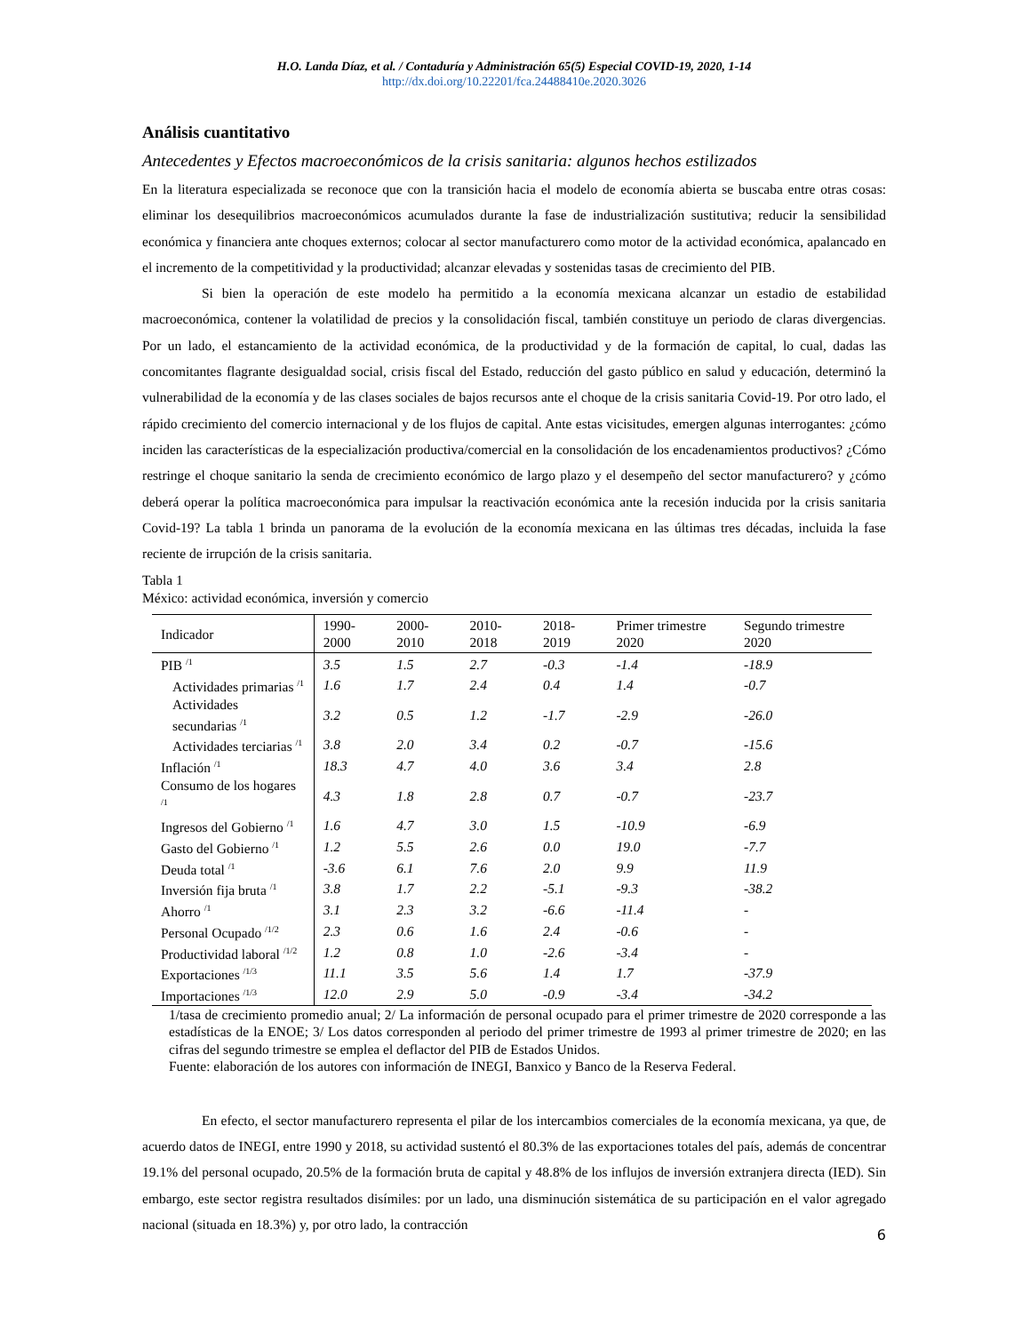H.O. Landa Díaz, et al. / Contaduría y Administración 65(5) Especial COVID-19, 2020, 1-14
http://dx.doi.org/10.22201/fca.24488410e.2020.3026
Análisis cuantitativo
Antecedentes y Efectos macroeconómicos de la crisis sanitaria: algunos hechos estilizados
En la literatura especializada se reconoce que con la transición hacia el modelo de economía abierta se buscaba entre otras cosas: eliminar los desequilibrios macroeconómicos acumulados durante la fase de industrialización sustitutiva; reducir la sensibilidad económica y financiera ante choques externos; colocar al sector manufacturero como motor de la actividad económica, apalancado en el incremento de la competitividad y la productividad; alcanzar elevadas y sostenidas tasas de crecimiento del PIB.
Si bien la operación de este modelo ha permitido a la economía mexicana alcanzar un estadio de estabilidad macroeconómica, contener la volatilidad de precios y la consolidación fiscal, también constituye un periodo de claras divergencias. Por un lado, el estancamiento de la actividad económica, de la productividad y de la formación de capital, lo cual, dadas las concomitantes flagrante desigualdad social, crisis fiscal del Estado, reducción del gasto público en salud y educación, determinó la vulnerabilidad de la economía y de las clases sociales de bajos recursos ante el choque de la crisis sanitaria Covid-19. Por otro lado, el rápido crecimiento del comercio internacional y de los flujos de capital. Ante estas vicisitudes, emergen algunas interrogantes: ¿cómo inciden las características de la especialización productiva/comercial en la consolidación de los encadenamientos productivos? ¿Cómo restringe el choque sanitario la senda de crecimiento económico de largo plazo y el desempeño del sector manufacturero? y ¿cómo deberá operar la política macroeconómica para impulsar la reactivación económica ante la recesión inducida por la crisis sanitaria Covid-19? La tabla 1 brinda un panorama de la evolución de la economía mexicana en las últimas tres décadas, incluida la fase reciente de irrupción de la crisis sanitaria.
Tabla 1
México: actividad económica, inversión y comercio
| Indicador | 1990-2000 | 2000-2010 | 2010-2018 | 2018-2019 | Primer trimestre 2020 | Segundo trimestre 2020 |
| --- | --- | --- | --- | --- | --- | --- |
| PIB <sup>/1</sup> | 3.5 | 1.5 | 2.7 | -0.3 | -1.4 | -18.9 |
| Actividades primarias <sup>/1</sup> | 1.6 | 1.7 | 2.4 | 0.4 | 1.4 | -0.7 |
| Actividades secundarias <sup>/1</sup> | 3.2 | 0.5 | 1.2 | -1.7 | -2.9 | -26.0 |
| Actividades terciarias <sup>/1</sup> | 3.8 | 2.0 | 3.4 | 0.2 | -0.7 | -15.6 |
| Inflación <sup>/1</sup> | 18.3 | 4.7 | 4.0 | 3.6 | 3.4 | 2.8 |
| Consumo de los hogares <sup>/1</sup> | 4.3 | 1.8 | 2.8 | 0.7 | -0.7 | -23.7 |
| Ingresos del Gobierno <sup>/1</sup> | 1.6 | 4.7 | 3.0 | 1.5 | -10.9 | -6.9 |
| Gasto del Gobierno <sup>/1</sup> | 1.2 | 5.5 | 2.6 | 0.0 | 19.0 | -7.7 |
| Deuda total <sup>/1</sup> | -3.6 | 6.1 | 7.6 | 2.0 | 9.9 | 11.9 |
| Inversión fija bruta <sup>/1</sup> | 3.8 | 1.7 | 2.2 | -5.1 | -9.3 | -38.2 |
| Ahorro <sup>/1</sup> | 3.1 | 2.3 | 3.2 | -6.6 | -11.4 | - |
| Personal Ocupado <sup>/1/2</sup> | 2.3 | 0.6 | 1.6 | 2.4 | -0.6 | - |
| Productividad laboral <sup>/1/2</sup> | 1.2 | 0.8 | 1.0 | -2.6 | -3.4 | - |
| Exportaciones <sup>/1/3</sup> | 11.1 | 3.5 | 5.6 | 1.4 | 1.7 | -37.9 |
| Importaciones <sup>/1/3</sup> | 12.0 | 2.9 | 5.0 | -0.9 | -3.4 | -34.2 |
1/tasa de crecimiento promedio anual; 2/ La información de personal ocupado para el primer trimestre de 2020 corresponde a las estadísticas de la ENOE; 3/ Los datos corresponden al periodo del primer trimestre de 1993 al primer trimestre de 2020; en las cifras del segundo trimestre se emplea el deflactor del PIB de Estados Unidos.
Fuente: elaboración de los autores con información de INEGI, Banxico y Banco de la Reserva Federal.
En efecto, el sector manufacturero representa el pilar de los intercambios comerciales de la economía mexicana, ya que, de acuerdo datos de INEGI, entre 1990 y 2018, su actividad sustentó el 80.3% de las exportaciones totales del país, además de concentrar 19.1% del personal ocupado, 20.5% de la formación bruta de capital y 48.8% de los influjos de inversión extranjera directa (IED). Sin embargo, este sector registra resultados disímiles: por un lado, una disminución sistemática de su participación en el valor agregado nacional (situada en 18.3%) y, por otro lado, la contracción
6